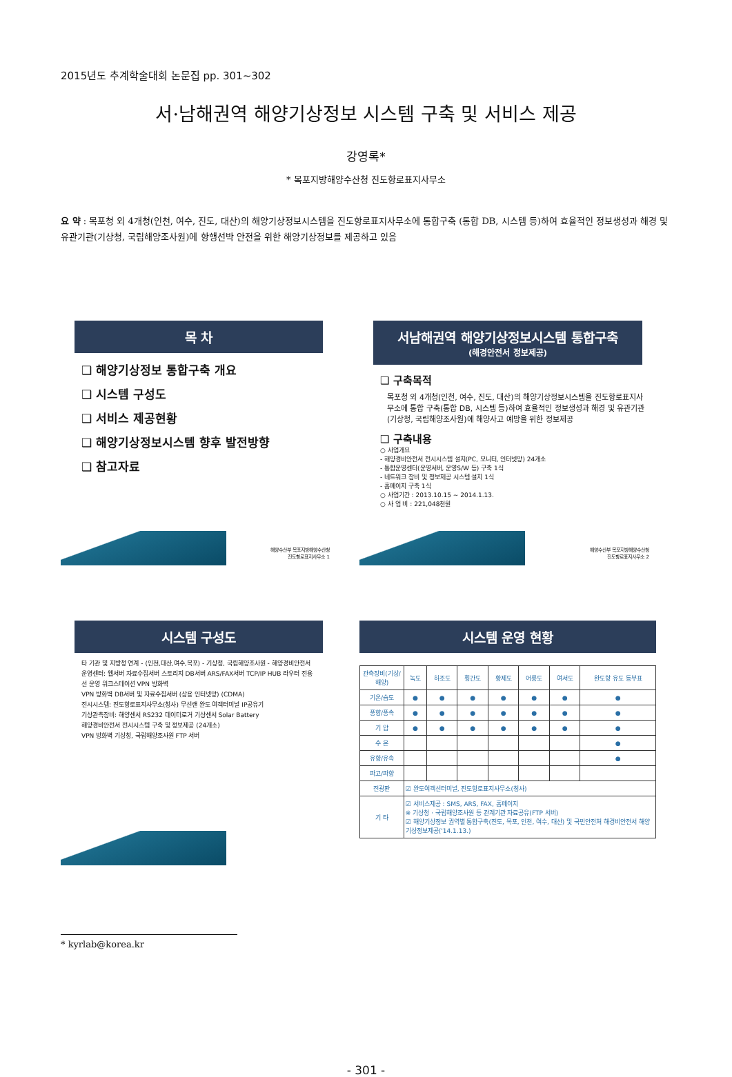2015년도 추계학술대회 논문집 pp. 301~302
서·남해권역 해양기상정보 시스템 구축 및 서비스 제공
강영록*
* 목포지방해양수산청 진도항로표지사무소
요 약 : 목포청 외 4개청(인천, 여수, 진도, 대산)의 해양기상정보시스템을 진도항로표지사무소에 통합구축 (통합 DB, 시스템 등)하여 효율적인 정보생성과 해경 및 유관기관(기상청, 국립해양조사원)에 항행선박 안전을 위한 해양기상정보를 제공하고 있음
목 차
❑ 해양기상정보 통합구축 개요
❑ 시스템 구성도
❑ 서비스 제공현황
❑ 해양기상정보시스템 향후 발전방향
❑ 참고자료
해양수산부 목포지방해양수산청
진도항로표지사무소 1
서남해권역 해양기상정보시스템 통합구축
(해경안전서 정보제공)
❑ 구축목적
목포청 외 4개청(인천, 여수, 진도, 대산)의 해양기상정보시스템을 진도항로표지사무소에 통합 구축(통합 DB, 시스템 등)하여 효율적인 정보생성과 해경 및 유관기관(기상청, 국립해양조사원)에 해양사고 예방을 위한 정보제공
❑ 구축내용
○ 사업개요
- 해양경비안전서 전시시스템 설치(PC, 모니터, 인터넷망) 24개소
- 통합운영센터(운영서버, 운영S/W 등) 구축 1식
- 네트워크 장비 및 정보제공 시스템 설치 1식
- 홈페이지 구축 1식
○ 사업기간 : 2013.10.15 ~ 2014.1.13.
○ 사 업 비 : 221,048천원
해양수산부 목포지방해양수산청
진도항로표지사무소 2
시스템 구성도
타 기관 및 지방청 연계 - (인천,대산,여수,목포) - 기상청, 국립해양조사원 - 해양경비안전서
운영센터: 웹서버 자료수집서버 스토리지 DB서버 ARS/FAX서버 TCP/IP HUB 라우터 전용선 운영 워크스테이션 VPN 방화벽
VPN 방화벽 DB서버 및 자료수집서버 (상용 인터넷망) (CDMA)
전시시스템: 진도항로표지사무소(청사) 무선랜 완도 여객터미널 IP공유기
기상관측장비: 해양센서 RS232 데이터로거 기상센서 Solar Battery
해양경비안전서 전시시스템 구축 및 정보제공 (24개소)
VPN 방화벽 기상청, 국립해양조사원 FTP 서버
시스템 운영 현황
| 관측장비(기상/해양) | 녹도 | 하조도 | 횡간도 | 황제도 | 어룡도 | 여서도 | 완도항 유도 등부표 |
| --- | --- | --- | --- | --- | --- | --- | --- |
| 기온/습도 | ● | ● | ● | ● | ● | ● | ● |
| 풍향/풍속 | ● | ● | ● | ● | ● | ● | ● |
| 기 압 | ● | ● | ● | ● | ● | ● | ● |
| 수 온 | | | | | | | ● |
| 유향/유속 | | | | | | | ● |
| 파고/파향 | | | | | | | |
| 전광판 | ☑ 완도여객선터미널, 진도항로표지사무소(청사) | | | | | | |
| 기 타 | ☑ 서비스제공 : SMS, ARS, FAX, 홈페이지 ※ 기상청 · 국립해양조사원 등 관계기관 자료공유(FTP 서버) ☑ 해양기상정보 권역별 통합구축(진도, 목포, 인천, 여수, 대산) 및 국민안전처 해경비안전서 해양기상정보제공('14.1.13.) | | | | | | |
* kyrlab@korea.kr
- 301 -